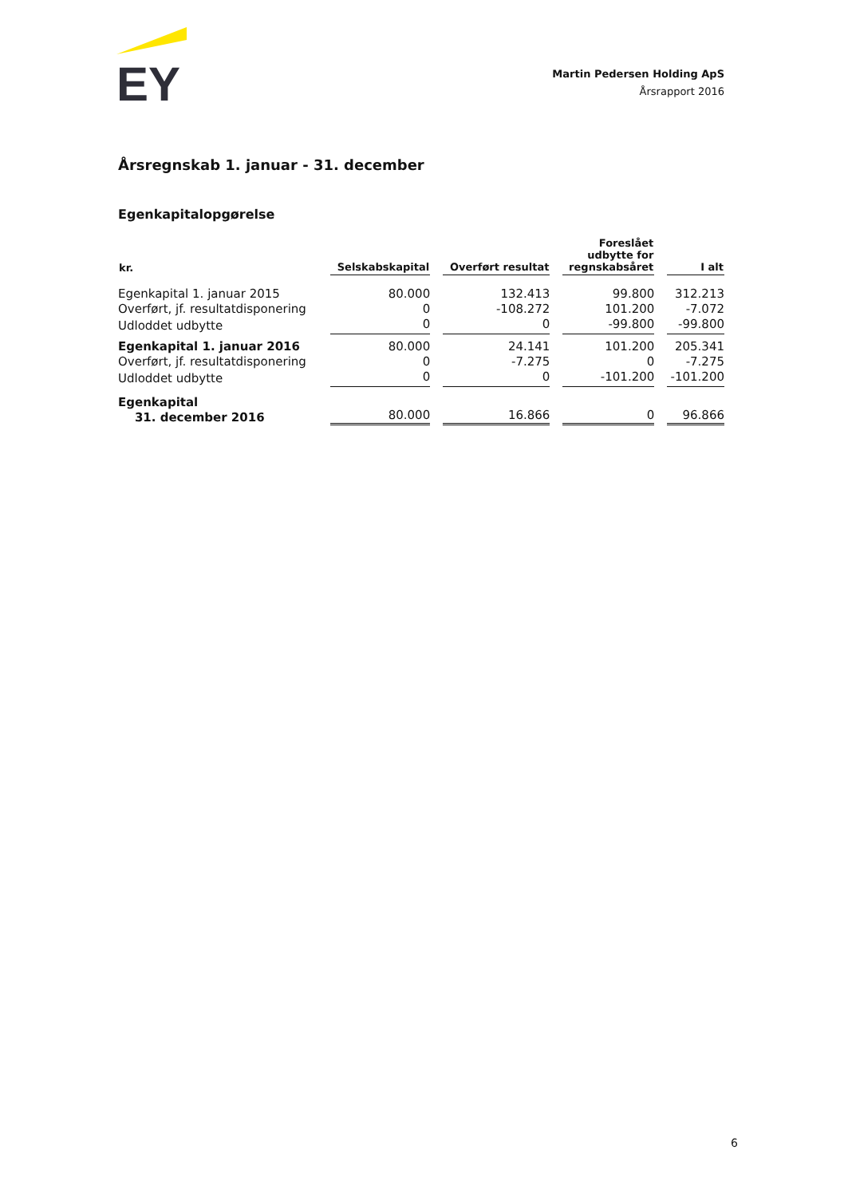EY
Martin Pedersen Holding ApS
Årsrapport 2016
Årsregnskab 1. januar - 31. december
Egenkapitalopgørelse
| kr. | Selskabskapital | Overført resultat | Foreslået udbytte for regnskabsåret | I alt |
| --- | --- | --- | --- | --- |
| Egenkapital 1. januar 2015 | 80.000 | 132.413 | 99.800 | 312.213 |
| Overført, jf. resultatdisponering | 0 | -108.272 | 101.200 | -7.072 |
| Udloddet udbytte | 0 | 0 | -99.800 | -99.800 |
| Egenkapital 1. januar 2016 | 80.000 | 24.141 | 101.200 | 205.341 |
| Overført, jf. resultatdisponering | 0 | -7.275 | 0 | -7.275 |
| Udloddet udbytte | 0 | 0 | -101.200 | -101.200 |
| Egenkapital 31. december 2016 | 80.000 | 16.866 | 0 | 96.866 |
6